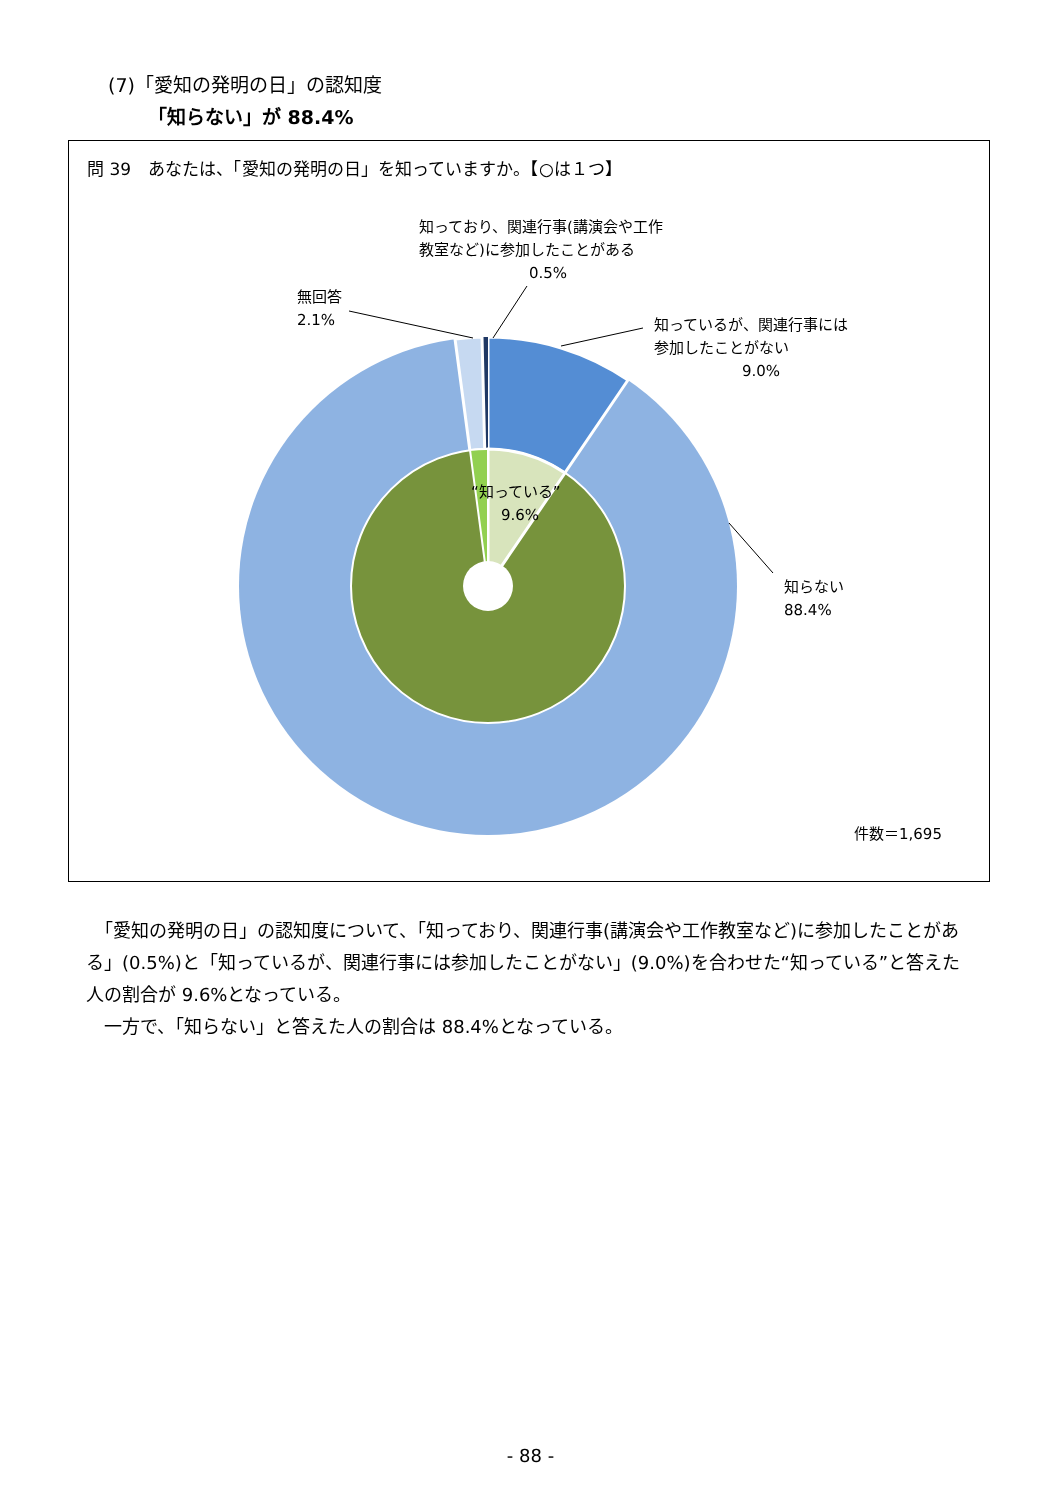(7)「愛知の発明の日」の認知度
「知らない」が 88.4%
問 39　あなたは、「愛知の発明の日」を知っていますか。【○は１つ】
知っており、関連行事(講演会や工作
教室など)に参加したことがある
0.5%
無回答
2.1%
知っているが、関連行事には
参加したことがない
9.0%
“知っている”
　　9.6%
知らない
88.4%
件数＝1,695
　「愛知の発明の日」の認知度について、「知っており、関連行事(講演会や工作教室など)に参加したことがある」(0.5%)と「知っているが、関連行事には参加したことがない」(9.0%)を合わせた“知っている”と答えた人の割合が 9.6%となっている。
　一方で、「知らない」と答えた人の割合は 88.4%となっている。
- 88 -